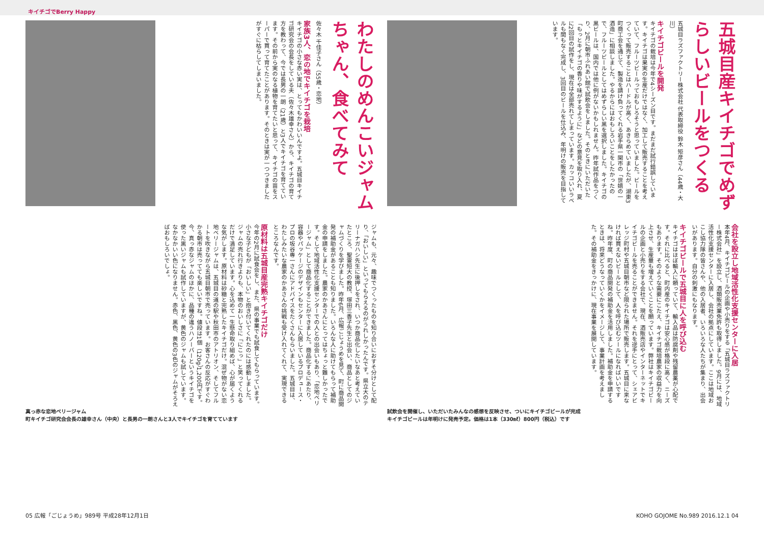キイチゴでBerry Happy
わたしのめんこいジャムちゃん、食べてみて
佐々木 千佳子さん（55歳・恋地）
家族3人、恋の地でキイチゴを栽培
キイチゴの小さな赤い実は、とってもかわいいんですよ。五城目キイチゴ研究会の会長をしている夫（佐々木雄幸さん）から、キイチゴの育て方を教わって、今では長男の一朗（21歳）と3人でキイチゴを育てています。その前から実のなる植物を育てたいと思って、キイチゴの苗をスーパーで買って育てたことがあります。そのときは実が一つつきましたがすぐに枯らしてしまいました。
ジャムも、元々、趣味でつくったものを知り合いにおすそ分けとして配り、「おいしい」といってもらえるのがうれしかったんです。県立大のテリーナガハシ先生に後押しをされ、いつか商品化したいなあと考えていたところ、聖霊短大の教授、塚田三香子先生と出会い、商品としてのジャムづくりを学びました。昨年6月、広報ごじょうめを見て、町に商品開発の補助金があることも知りました。いろんな人に助けてもらって補助金の申請をしました。農家のかあさんにとってはちょっと難しかったです。そして地域活性化支援センターでの人との出会いもあり、「恋地ベリージャム」として商品化することができました。商品化するにあたり、容器やパッケージのデザインもセンターに入居しているプロデュース・プロの坂谷専一さんにアドバイスをたくさんもらいました。五城目は、わたしみたいな農家のかあさんの挑戦も受け入れてくれて、実現できるところなんです。
原材料は五城目産完熟キイチゴだけ
今年の2月に試食会をし、また、県の事業でも試食してもらっています。小さな子どもが「おいしい」と抱き付いてくれたのには感動しました。ジャムの売れ行きよりも、本物のおいしさに「にこっ」と笑ってくれるだけで満足しています。心を込めて一生懸命取り組めば、心が届くような気がします。原材料は砂糖と完熟したキイチゴだけ。混ぜ物がない恋地ベリージャムは、五城目の道の駅や秋田市のアトリオン、そしてフルートを吹きながら五城目朝市で売っています。お客さんの反応がすぐわかる朝市は売ってても楽しいですね。値段は1個（120g）1,200円です。今、真っ赤なジャムのほかに、品種の違うハノーバーというキイチゴを使った黒いジャムも試作していますが、黄色のジャムも試しています。なかなかいい色になりません。赤色、黒色、黄色の3色のジャムがそろえばおもしろいでしょ。
真っ赤な恋地ベリージャム
町キイチゴ研究会会長の雄幸さん（中央）と長男の一朗さんと3人でキイチゴを育てています
05 広報「ごじょうめ」989号 平成28年12月1日
五城目産キイチゴでめずらしいビールをつくる
五城目ラズファクトリー株式会社 代表取締役 鈴木 矩彦さん（44歳・大川）
キイチゴビールを開発
キイチゴの栽培は今年で4シーズン目です。まだまだ試行錯誤しています。キイチゴは果実の生産だけではなく、加工して販売することを考えていて、フルーツビールっておもしろそうと思っていました。ビールをつくって販売することはハードルが高く、あきらめていましたが、湖東3町商工会を通じて、製造を請け負ってくれる岩手県一関市の「世嬉の一酒造」に相談しました。やるからにはおもしろいことをしたかったので、フルーツビールとしてはめずらしい黒を選択しました。キイチゴの黒ビールは、国内では他に例がないかもしれません。昨年試作品をつくり、2月に朝市ふれあい館で試飲会をしました。そのときにいただいた「もっとキイチゴの香りや味がするように」などの意見を取り入れ、夏に2回目の試作をし、現在は全部売れてしまっています。カッコいいラベルも間もなく完成し、3回目のビールを仕込み、年明けの販売を目指しています。
会社を設立し地域活性化支援センターに入居
本年4月、キイチゴビールの企画や小売りをする「五城目ラズファクトリー株式会社」を設立し、酒類販売業免許も取得しました。9月には、地域活性化支援センターに入居し、会社の拠点にしています。ここは地域おこし協力隊の皆さんや、他の入居者、いろいろな人たちが集まり、出会いがあります。自分の刺激にもなります。
キイチゴビールで五城目に人を呼び込む
キイチゴはほぼ輸入に頼っていて、輸入品は防腐剤や残留農薬が心配です。それに比べると、町内産のキイチゴは安心感が格段に高く、ニーズもあります。そのような需要にこたえ、キイチゴ栽培農家の収益力を向上させ、生産量も増えていくことを願っています。弊社はキイチゴビールの企画と小売りをする会社で、現在、酒販売店やインターネットでキイチゴビールを売ることができません。それを逆手にとって、シェアビレッジ町村や五城目朝市など限られた場所で販売します。五城目に来なければ買えないビールとして、人を呼び込むツールになればいいですね。昨年度、町の商品開発の補助金を活用しました。補助金を申請するときは、将来どうなっていくかをイメージして、事業計画を考えました。その補助金をきっかけに、現在事業を展開しています。
試飲会を開催し、いただいたみんなの感想を反映させ、ついにキイチゴビールが完成
キイチゴビールは年明けに発売予定。価格は1本（330㎖）800円（税込）です
KOHO GOJOME No.989 2016.12.1 04